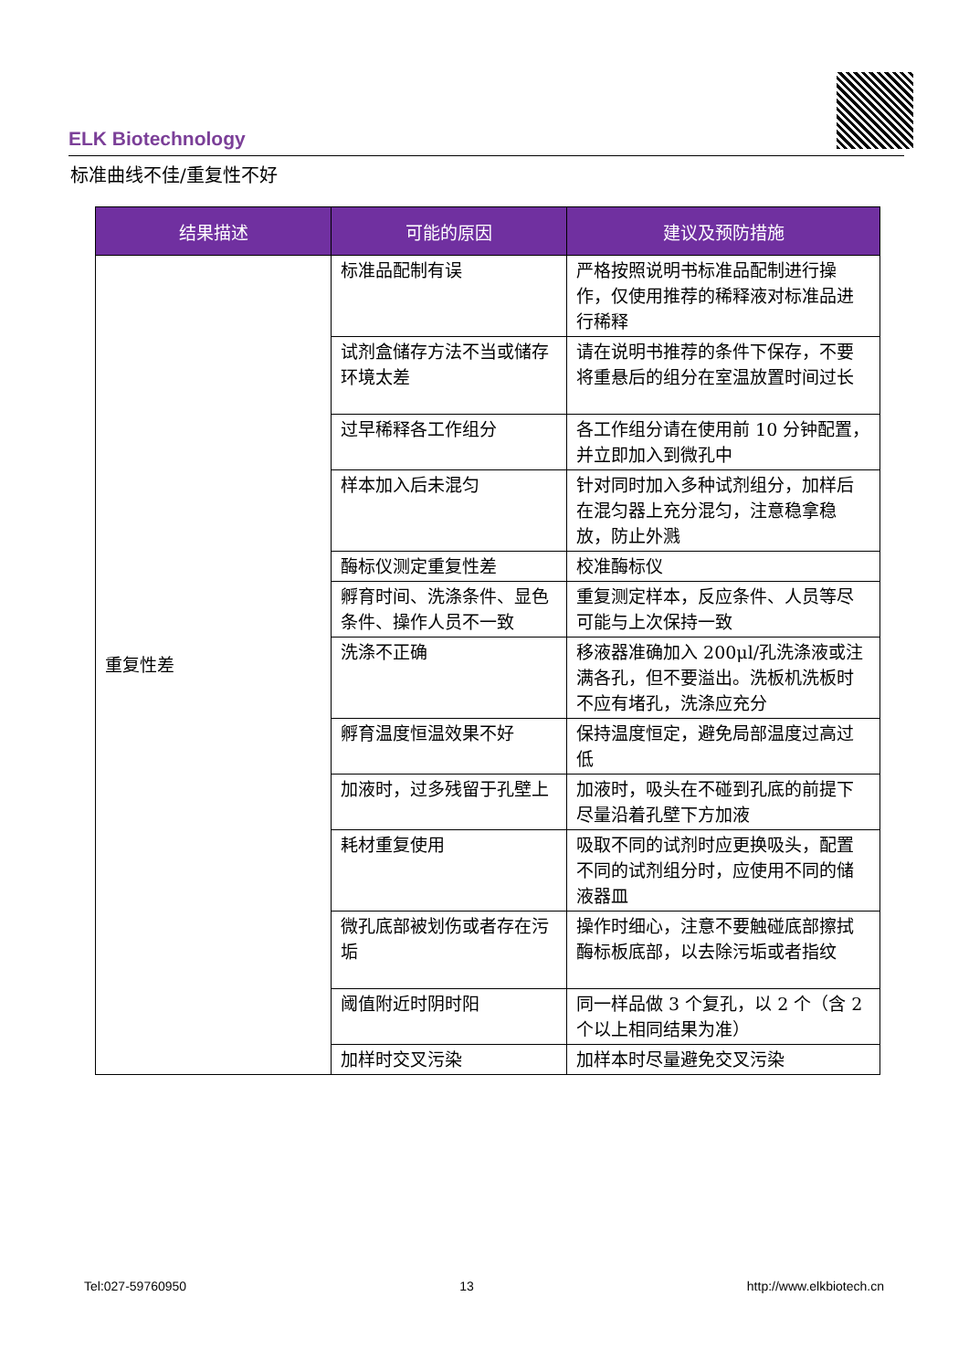ELK Biotechnology
标准曲线不佳/重复性不好
| 结果描述 | 可能的原因 | 建议及预防措施 |
| --- | --- | --- |
| 重复性差 | 标准品配制有误 | 严格按照说明书标准品配制进行操作，仅使用推荐的稀释液对标准品进行稀释 |
| | 试剂盒储存方法不当或储存环境太差 | 请在说明书推荐的条件下保存，不要将重悬后的组分在室温放置时间过长 |
| | 过早稀释各工作组分 | 各工作组分请在使用前 10 分钟配置，并立即加入到微孔中 |
| | 样本加入后未混匀 | 针对同时加入多种试剂组分，加样后在混匀器上充分混匀，注意稳拿稳放，防止外溅 |
| | 酶标仪测定重复性差 | 校准酶标仪 |
| | 孵育时间、洗涤条件、显色条件、操作人员不一致 | 重复测定样本，反应条件、人员等尽可能与上次保持一致 |
| | 洗涤不正确 | 移液器准确加入 200μl/孔洗涤液或注满各孔，但不要溢出。洗板机洗板时不应有堵孔，洗涤应充分 |
| | 孵育温度恒温效果不好 | 保持温度恒定，避免局部温度过高过低 |
| | 加液时，过多残留于孔壁上 | 加液时，吸头在不碰到孔底的前提下尽量沿着孔壁下方加液 |
| | 耗材重复使用 | 吸取不同的试剂时应更换吸头，配置不同的试剂组分时，应使用不同的储液器皿 |
| | 微孔底部被划伤或者存在污垢 | 操作时细心，注意不要触碰底部擦拭酶标板底部，以去除污垢或者指纹 |
| | 阈值附近时阴时阳 | 同一样品做 3 个复孔，以 2 个（含 2 个以上相同结果为准） |
| | 加样时交叉污染 | 加样本时尽量避免交叉污染 |
Tel:027-59760950 13 http://www.elkbiotech.cn